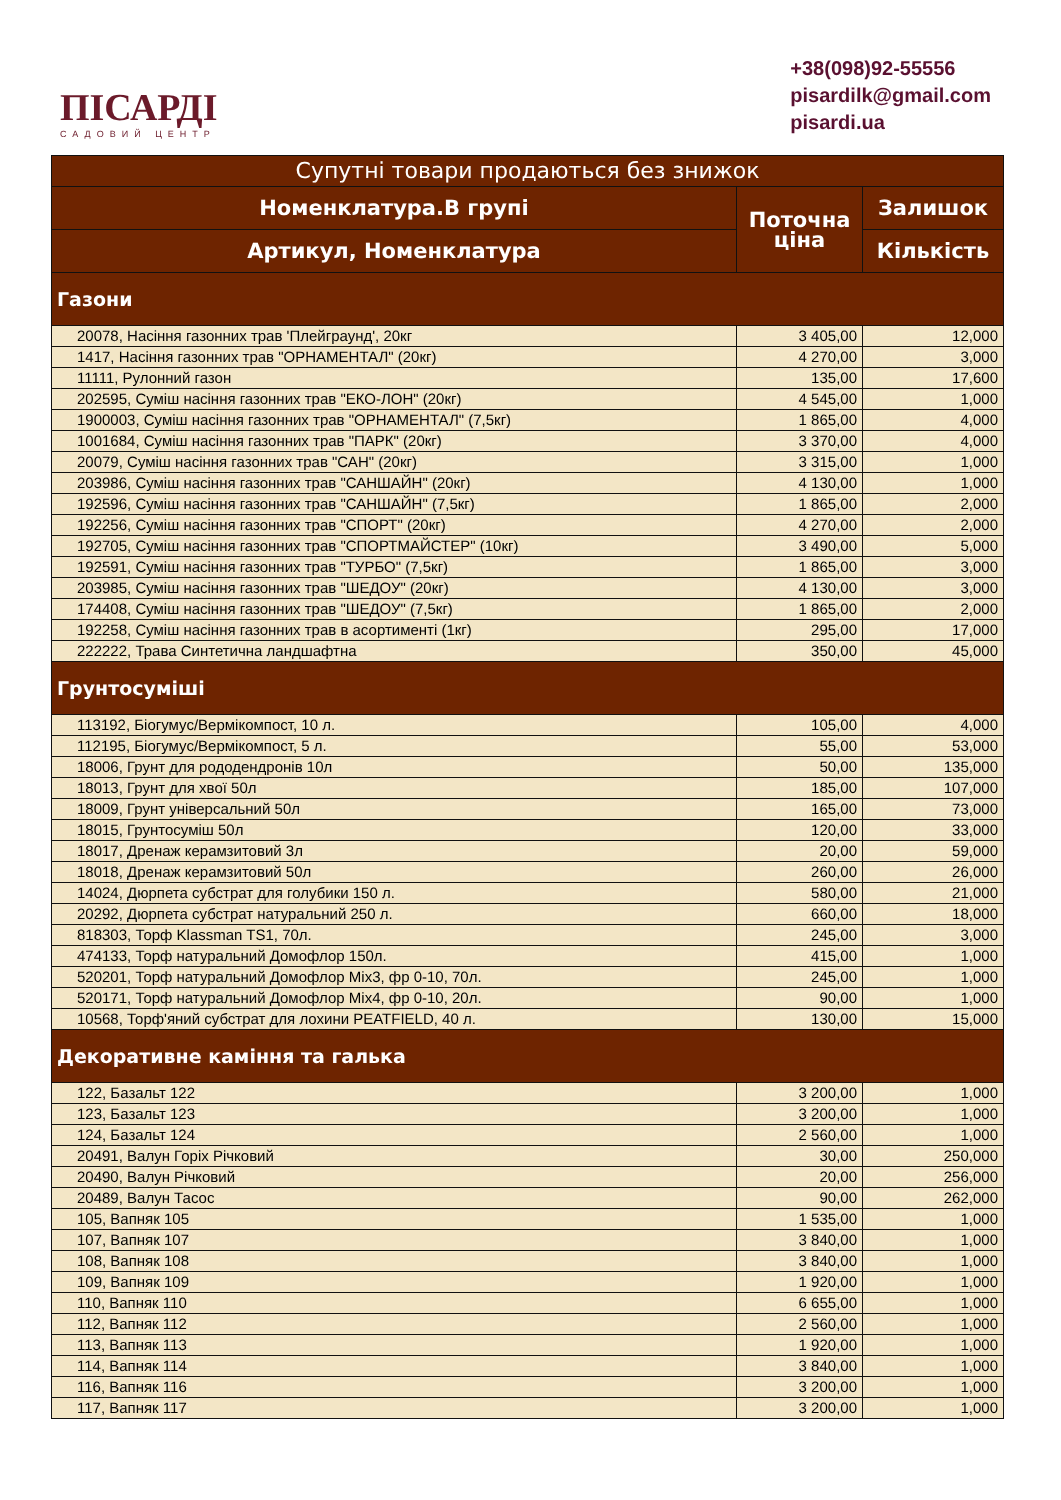ПІСАРДІ
САДОВИЙ ЦЕНТР
+38(098)92-55556
pisardilk@gmail.com
pisardi.ua
| Супутні товари продаються без знижок | | |
| --- | --- | --- |
| Номенклатура.В групі | Поточна ціна | Залишок |
| Артикул, Номенклатура | | Кількість |
| Газони | | |
| 20078, Насіння газонних трав 'Плейграунд', 20кг | 3 405,00 | 12,000 |
| 1417, Насіння газонних трав "ОРНАМЕНТАЛ" (20кг) | 4 270,00 | 3,000 |
| 11111, Рулонний газон | 135,00 | 17,600 |
| 202595, Суміш насіння газонних трав "ЕКО-ЛОН" (20кг) | 4 545,00 | 1,000 |
| 1900003, Суміш насіння газонних трав "ОРНАМЕНТАЛ" (7,5кг) | 1 865,00 | 4,000 |
| 1001684, Суміш насіння газонних трав "ПАРК" (20кг) | 3 370,00 | 4,000 |
| 20079, Суміш насіння газонних трав "САН" (20кг) | 3 315,00 | 1,000 |
| 203986, Суміш насіння газонних трав "САНШАЙН" (20кг) | 4 130,00 | 1,000 |
| 192596, Суміш насіння газонних трав "САНШАЙН" (7,5кг) | 1 865,00 | 2,000 |
| 192256, Суміш насіння газонних трав "СПОРТ" (20кг) | 4 270,00 | 2,000 |
| 192705, Суміш насіння газонних трав "СПОРТМАЙСТЕР" (10кг) | 3 490,00 | 5,000 |
| 192591, Суміш насіння газонних трав "ТУРБО" (7,5кг) | 1 865,00 | 3,000 |
| 203985, Суміш насіння газонних трав "ШЕДОУ" (20кг) | 4 130,00 | 3,000 |
| 174408, Суміш насіння газонних трав "ШЕДОУ" (7,5кг) | 1 865,00 | 2,000 |
| 192258, Суміш насіння газонних трав в асортименті (1кг) | 295,00 | 17,000 |
| 222222, Трава Синтетична ландшафтна | 350,00 | 45,000 |
| Грунтосуміші | | |
| 113192, Біогумус/Вермікомпост, 10 л. | 105,00 | 4,000 |
| 112195, Біогумус/Вермікомпост, 5 л. | 55,00 | 53,000 |
| 18006, Грунт для рододендронів 10л | 50,00 | 135,000 |
| 18013, Грунт для хвої 50л | 185,00 | 107,000 |
| 18009, Грунт універсальний 50л | 165,00 | 73,000 |
| 18015, Грунтосуміш 50л | 120,00 | 33,000 |
| 18017, Дренаж керамзитовий 3л | 20,00 | 59,000 |
| 18018, Дренаж керамзитовий 50л | 260,00 | 26,000 |
| 14024, Дюрпета субстрат для голубики 150 л. | 580,00 | 21,000 |
| 20292, Дюрпета субстрат натуральний 250 л. | 660,00 | 18,000 |
| 818303, Торф Klassman TS1, 70л. | 245,00 | 3,000 |
| 474133, Торф натуральний Домофлор 150л. | 415,00 | 1,000 |
| 520201, Торф натуральний Домофлор Mix3, фр 0-10, 70л. | 245,00 | 1,000 |
| 520171, Торф натуральний Домофлор Mix4, фр 0-10, 20л. | 90,00 | 1,000 |
| 10568, Торф'яний субстрат для лохини PEATFIELD, 40 л. | 130,00 | 15,000 |
| Декоративне каміння та галька | | |
| 122, Базальт 122 | 3 200,00 | 1,000 |
| 123, Базальт 123 | 3 200,00 | 1,000 |
| 124, Базальт 124 | 2 560,00 | 1,000 |
| 20491, Валун Горіх Річковий | 30,00 | 250,000 |
| 20490, Валун Річковий | 20,00 | 256,000 |
| 20489, Валун Тасос | 90,00 | 262,000 |
| 105, Вапняк 105 | 1 535,00 | 1,000 |
| 107, Вапняк 107 | 3 840,00 | 1,000 |
| 108, Вапняк 108 | 3 840,00 | 1,000 |
| 109, Вапняк 109 | 1 920,00 | 1,000 |
| 110, Вапняк 110 | 6 655,00 | 1,000 |
| 112, Вапняк 112 | 2 560,00 | 1,000 |
| 113, Вапняк 113 | 1 920,00 | 1,000 |
| 114, Вапняк 114 | 3 840,00 | 1,000 |
| 116, Вапняк 116 | 3 200,00 | 1,000 |
| 117, Вапняк 117 | 3 200,00 | 1,000 |